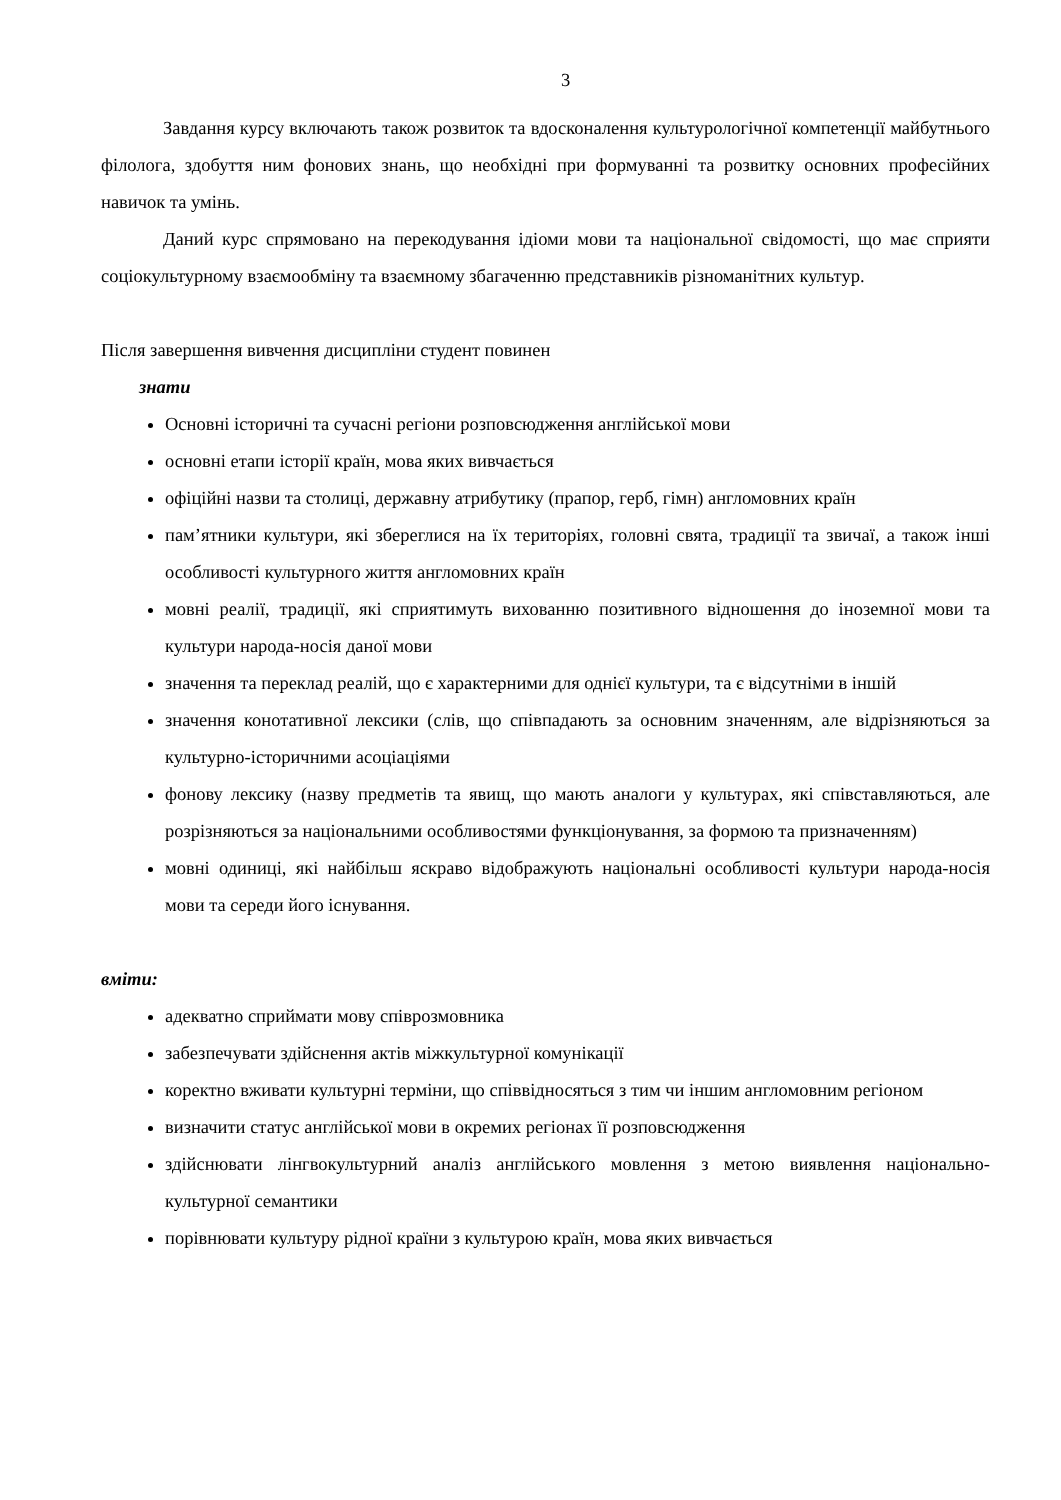3
Завдання курсу включають також розвиток та вдосконалення культурологічної компетенції майбутнього філолога, здобуття ним фонових знань, що необхідні при формуванні та розвитку основних професійних навичок та умінь.
Даний курс спрямовано на перекодування ідіоми мови та національної свідомості, що має сприяти соціокультурному взаємообміну та взаємному збагаченню представників різноманітних культур.
Після завершення вивчення дисципліни студент повинен
знати
Основні історичні та сучасні регіони розповсюдження англійської мови
основні етапи історії країн, мова яких вивчається
офіційні назви та столиці, державну атрибутику (прапор, герб, гімн) англомовних країн
пам’ятники культури, які збереглися на їх територіях, головні свята, традиції та звичаї, а також інші особливості культурного життя англомовних країн
мовні реалії, традиції, які сприятимуть вихованню позитивного відношення до іноземної мови та культури народа-носія даної мови
значення та переклад реалій, що є характерними для однієї культури, та є відсутніми в іншій
значення конотативної лексики (слів, що співпадають за основним значенням, але відрізняються за культурно-історичними асоціаціями
фонову лексику (назву предметів та явищ, що мають аналоги у культурах, які співставляються, але розрізняються за національними особливостями функціонування, за формою та призначенням)
мовні одиниці, які найбільш яскраво відображують національні особливості культури народа-носія мови та середи його існування.
вміти:
адекватно сприймати мову співрозмовника
забезпечувати здійснення актів міжкультурної комунікації
коректно вживати культурні терміни, що співвідносяться з тим чи іншим англомовним регіоном
визначити статус англійської мови в окремих регіонах її розповсюдження
здійснювати лінгвокультурний аналіз англійського мовлення з метою виявлення національно-культурної семантики
порівнювати культуру рідної країни з культурою країн, мова яких вивчається